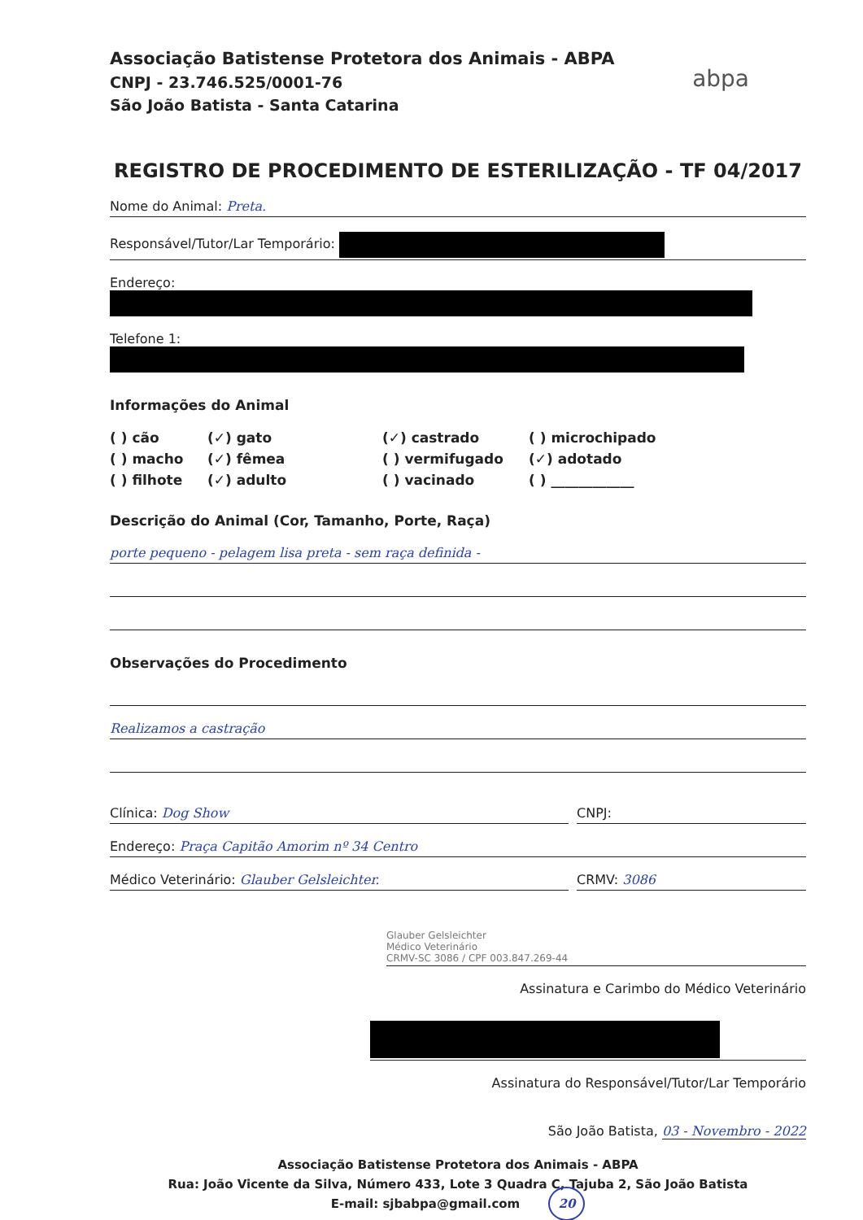Associação Batistense Protetora dos Animais - ABPA
CNPJ - 23.746.525/0001-76
São João Batista - Santa Catarina
abpa
REGISTRO DE PROCEDIMENTO DE ESTERILIZAÇÃO - TF 04/2017
Nome do Animal: Preta.
Responsável/Tutor/Lar Temporário:
Endereço:
Telefone 1:
Informações do Animal
( ) cão
(✓) gato
(✓) castrado
( ) microchipado
( ) macho
(✓) fêmea
( ) vermifugado
(✓) adotado
( ) filhote
(✓) adulto
( ) vacinado
( ) ____________
Descrição do Animal (Cor, Tamanho, Porte, Raça)
porte pequeno - pelagem lisa preta - sem raça definida -
Observações do Procedimento
Realizamos a castração
Clínica: Dog Show CNPJ:
Endereço: Praça Capitão Amorim nº 34 Centro
Médico Veterinário: Glauber Gelsleichter.
CRMV: 3086
Glauber Gelsleichter
Médico Veterinário
CRMV-SC 3086 / CPF 003.847.269-44
Assinatura e Carimbo do Médico Veterinário
Assinatura do Responsável/Tutor/Lar Temporário
São João Batista, 03 - Novembro - 2022
Associação Batistense Protetora dos Animais - ABPA
Rua: João Vicente da Silva, Número 433, Lote 3 Quadra C, Tajuba 2, São João Batista
E-mail: sjbabpa@gmail.com 20